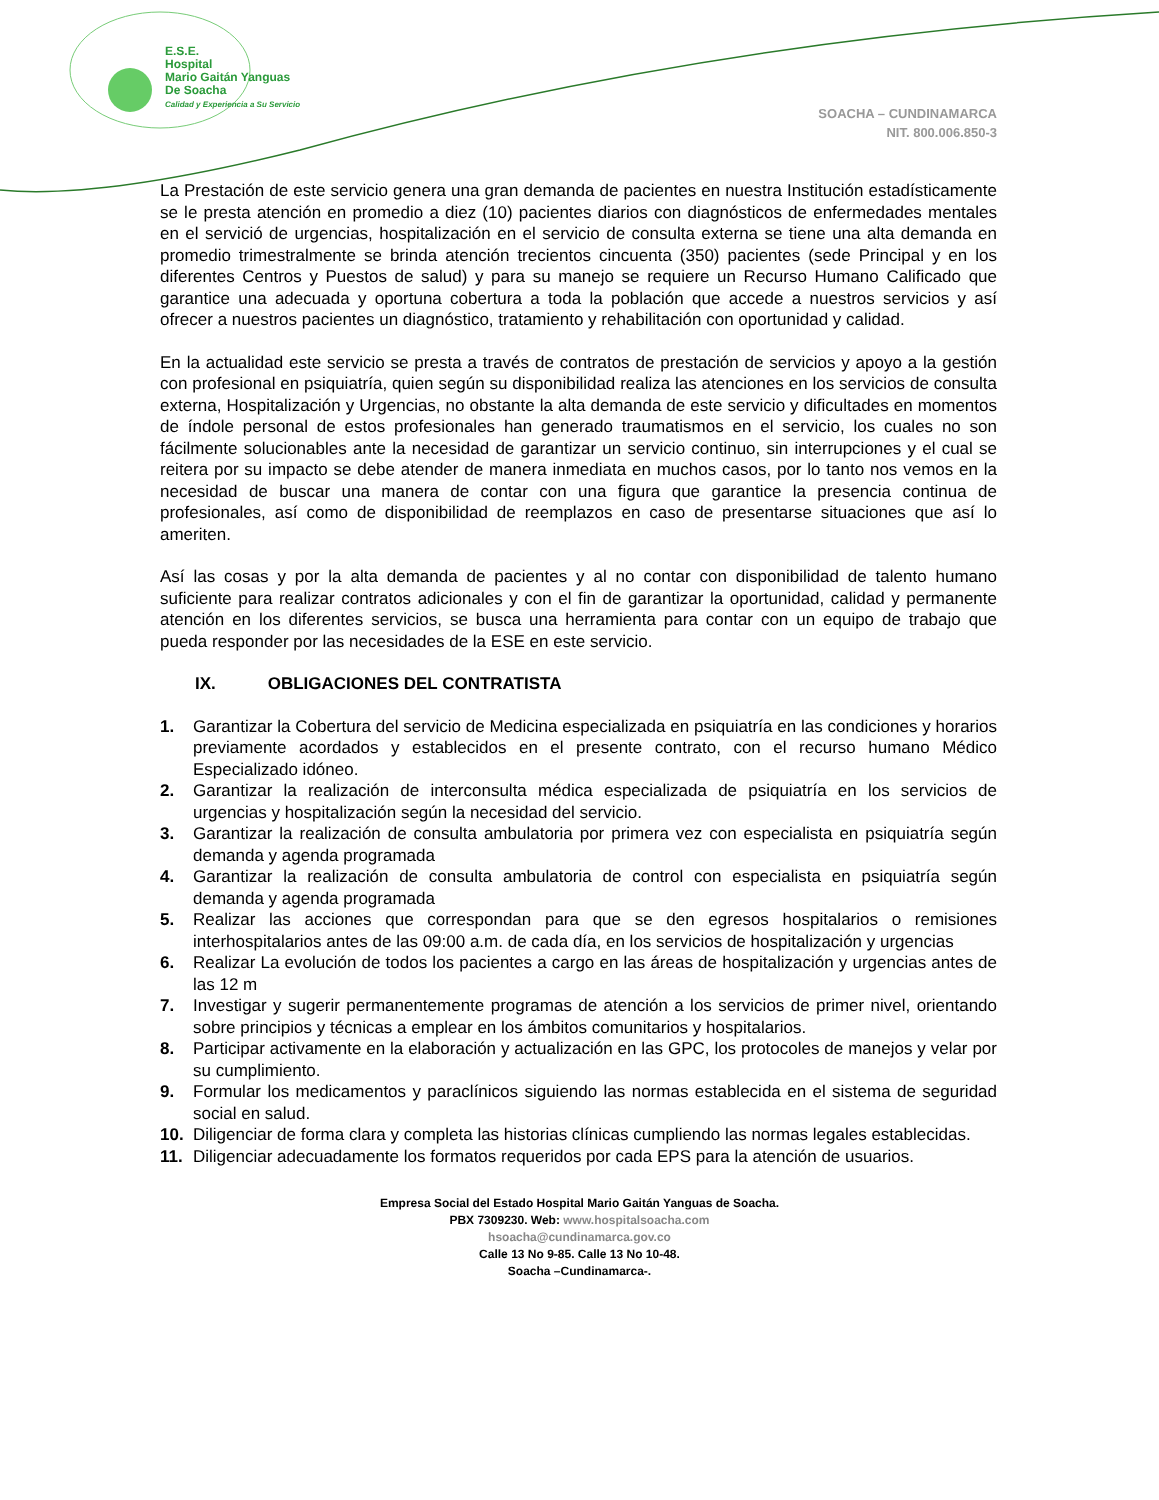E.S.E.
Hospital
Mario Gaitán Yanguas
De Soacha
Calidad y Experiencia a Su Servicio
SOACHA – CUNDINAMARCA
NIT. 800.006.850-3
La Prestación de este servicio genera una gran demanda de pacientes en nuestra Institución estadísticamente se le presta atención en promedio a diez (10) pacientes diarios con diagnósticos de enfermedades mentales en el servició de urgencias, hospitalización en el servicio de consulta externa se tiene una alta demanda en promedio trimestralmente se brinda atención trecientos cincuenta (350) pacientes (sede Principal y en los diferentes Centros y Puestos de salud) y para su manejo se requiere un Recurso Humano Calificado que garantice una adecuada y oportuna cobertura a toda la población que accede a nuestros servicios y así ofrecer a nuestros pacientes un diagnóstico, tratamiento y rehabilitación con oportunidad y calidad.
En la actualidad este servicio se presta a través de contratos de prestación de servicios y apoyo a la gestión con profesional en psiquiatría, quien según su disponibilidad realiza las atenciones en los servicios de consulta externa, Hospitalización y Urgencias, no obstante la alta demanda de este servicio y dificultades en momentos de índole personal de estos profesionales han generado traumatismos en el servicio, los cuales no son fácilmente solucionables ante la necesidad de garantizar un servicio continuo, sin interrupciones y el cual se reitera por su impacto se debe atender de manera inmediata en muchos casos, por lo tanto nos vemos en la necesidad de buscar una manera de contar con una figura que garantice la presencia continua de profesionales, así como de disponibilidad de reemplazos en caso de presentarse situaciones que así lo ameriten.
Así las cosas y por la alta demanda de pacientes y al no contar con disponibilidad de talento humano suficiente para realizar contratos adicionales y con el fin de garantizar la oportunidad, calidad y permanente atención en los diferentes servicios, se busca una herramienta para contar con un equipo de trabajo que pueda responder por las necesidades de la ESE en este servicio.
IX. OBLIGACIONES DEL CONTRATISTA
1. Garantizar la Cobertura del servicio de Medicina especializada en psiquiatría en las condiciones y horarios previamente acordados y establecidos en el presente contrato, con el recurso humano Médico Especializado idóneo.
2. Garantizar la realización de interconsulta médica especializada de psiquiatría en los servicios de urgencias y hospitalización según la necesidad del servicio.
3. Garantizar la realización de consulta ambulatoria por primera vez con especialista en psiquiatría según demanda y agenda programada
4. Garantizar la realización de consulta ambulatoria de control con especialista en psiquiatría según demanda y agenda programada
5. Realizar las acciones que correspondan para que se den egresos hospitalarios o remisiones interhospitalarios antes de las 09:00 a.m. de cada día, en los servicios de hospitalización y urgencias
6. Realizar La evolución de todos los pacientes a cargo en las áreas de hospitalización y urgencias antes de las 12 m
7. Investigar y sugerir permanentemente programas de atención a los servicios de primer nivel, orientando sobre principios y técnicas a emplear en los ámbitos comunitarios y hospitalarios.
8. Participar activamente en la elaboración y actualización en las GPC, los protocoles de manejos y velar por su cumplimiento.
9. Formular los medicamentos y paraclínicos siguiendo las normas establecida en el sistema de seguridad social en salud.
10. Diligenciar de forma clara y completa las historias clínicas cumpliendo las normas legales establecidas.
11. Diligenciar adecuadamente los formatos requeridos por cada EPS para la atención de usuarios.
Empresa Social del Estado Hospital Mario Gaitán Yanguas de Soacha.
PBX 7309230. Web: www.hospitalsoacha.com
hsoacha@cundinamarca.gov.co
Calle 13 No 9-85. Calle 13 No 10-48.
Soacha –Cundinamarca-.